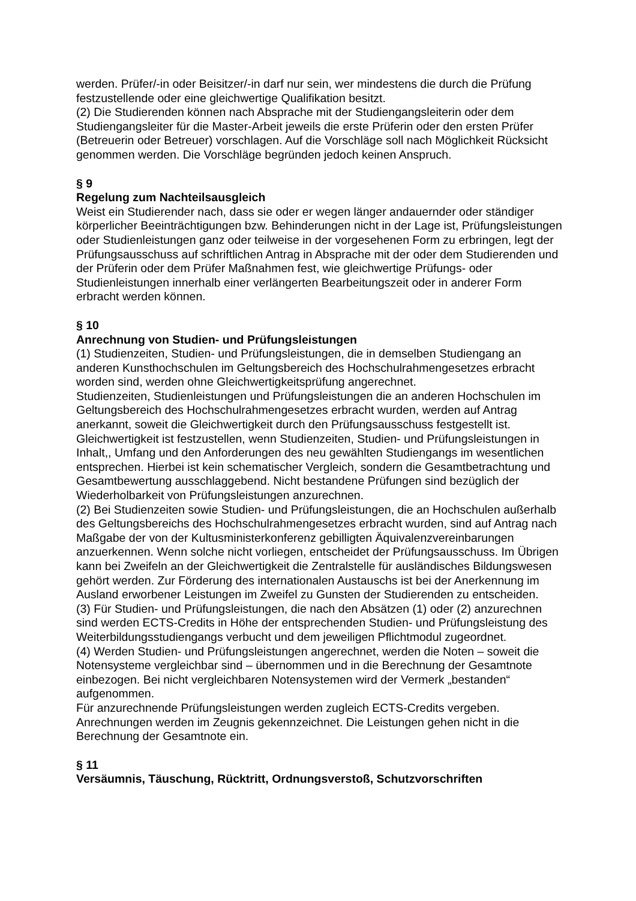werden. Prüfer/-in oder Beisitzer/-in darf nur sein, wer mindestens die durch die Prüfung festzustellende oder eine gleichwertige Qualifikation besitzt.
(2) Die Studierenden können nach Absprache mit der Studiengangsleiterin oder dem Studiengangsleiter für die Master-Arbeit jeweils die erste Prüferin oder den ersten Prüfer (Betreuerin oder Betreuer) vorschlagen. Auf die Vorschläge soll nach Möglichkeit Rücksicht genommen werden. Die Vorschläge begründen jedoch keinen Anspruch.
§ 9
Regelung zum Nachteilsausgleich
Weist ein Studierender nach, dass sie oder er wegen länger andauernder oder ständiger körperlicher Beeinträchtigungen bzw. Behinderungen nicht in der Lage ist, Prüfungsleistungen oder Studienleistungen ganz oder teilweise in der vorgesehenen Form zu erbringen, legt der Prüfungsausschuss auf schriftlichen Antrag in Absprache mit der oder dem Studierenden und der Prüferin oder dem Prüfer Maßnahmen fest, wie gleichwertige Prüfungs- oder Studienleistungen innerhalb einer verlängerten Bearbeitungszeit oder in anderer Form erbracht werden können.
§ 10
Anrechnung von Studien- und Prüfungsleistungen
(1) Studienzeiten, Studien- und Prüfungsleistungen, die in demselben Studiengang an anderen Kunsthochschulen im Geltungsbereich des Hochschulrahmengesetzes erbracht worden sind, werden ohne Gleichwertigkeitsprüfung angerechnet.
Studienzeiten, Studienleistungen und Prüfungsleistungen die an anderen Hochschulen im Geltungsbereich des Hochschulrahmengesetzes erbracht wurden, werden auf Antrag anerkannt, soweit die Gleichwertigkeit durch den Prüfungsausschuss festgestellt ist. Gleichwertigkeit ist festzustellen, wenn Studienzeiten, Studien- und Prüfungsleistungen in Inhalt,, Umfang und den Anforderungen des neu gewählten Studiengangs im wesentlichen entsprechen. Hierbei ist kein schematischer Vergleich, sondern die Gesamtbetrachtung und Gesamtbewertung ausschlaggebend. Nicht bestandene Prüfungen sind bezüglich der Wiederholbarkeit von Prüfungsleistungen anzurechnen.
(2) Bei Studienzeiten sowie Studien- und Prüfungsleistungen, die an Hochschulen außerhalb des Geltungsbereichs des Hochschulrahmengesetzes erbracht wurden, sind auf Antrag nach Maßgabe der von der Kultusministerkonferenz gebilligten Äquivalenzvereinbarungen anzuerkennen. Wenn solche nicht vorliegen, entscheidet der Prüfungsausschuss. Im Übrigen kann bei Zweifeln an der Gleichwertigkeit die Zentralstelle für ausländisches Bildungswesen gehört werden. Zur Förderung des internationalen Austauschs ist bei der Anerkennung im Ausland erworbener Leistungen im Zweifel zu Gunsten der Studierenden zu entscheiden.
(3) Für Studien- und Prüfungsleistungen, die nach den Absätzen (1) oder (2) anzurechnen sind werden ECTS-Credits in Höhe der entsprechenden Studien- und Prüfungsleistung des Weiterbildungsstudiengangs verbucht und dem jeweiligen Pflichtmodul zugeordnet.
(4) Werden Studien- und Prüfungsleistungen angerechnet, werden die Noten – soweit die Notensysteme vergleichbar sind – übernommen und in die Berechnung der Gesamtnote einbezogen. Bei nicht vergleichbaren Notensystemen wird der Vermerk „bestanden“ aufgenommen.
Für anzurechnende Prüfungsleistungen werden zugleich ECTS-Credits vergeben. Anrechnungen werden im Zeugnis gekennzeichnet. Die Leistungen gehen nicht in die Berechnung der Gesamtnote ein.
§ 11
Versäumnis, Täuschung, Rücktritt, Ordnungsverstoß, Schutzvorschriften